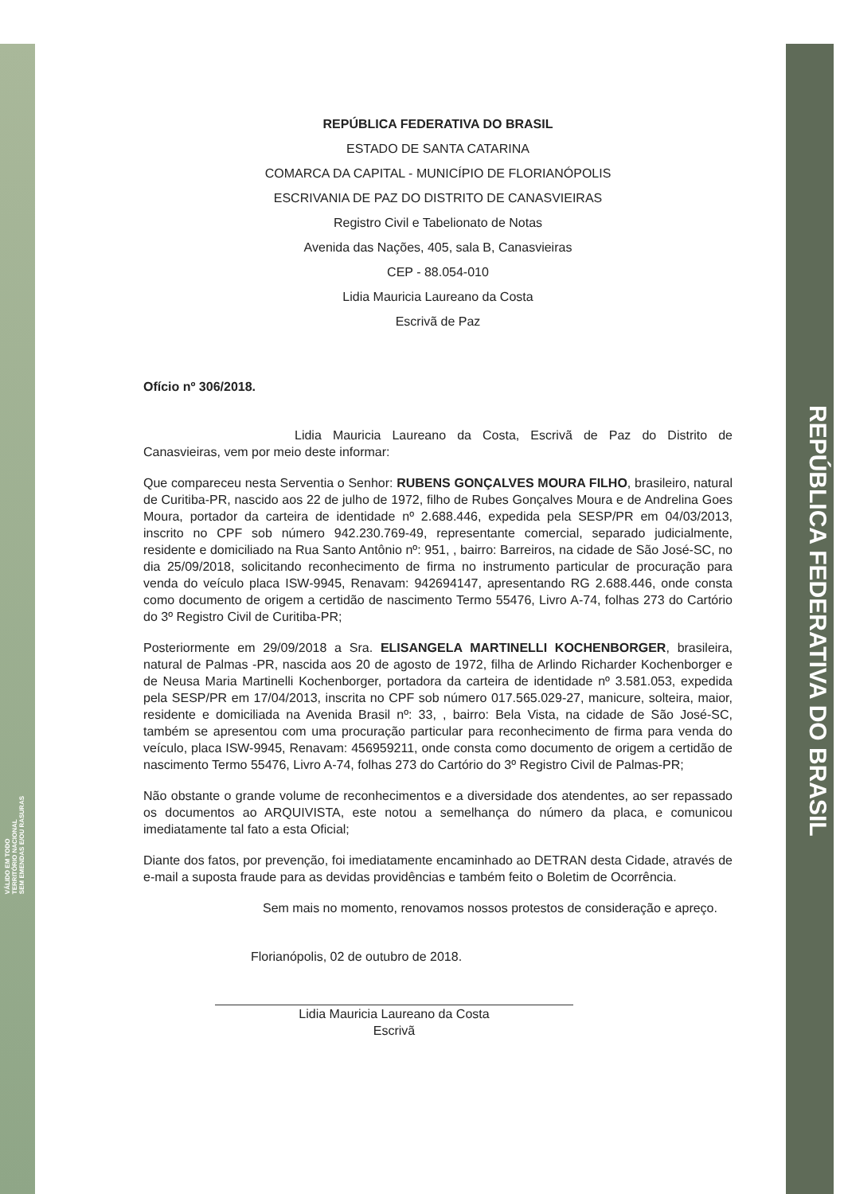REPÚBLICA FEDERATIVA DO BRASIL
VÁLIDO EM TODO
TERRITÓRIO NACIONAL
SEM EMENDAS E/OU RASURAS
REPÚBLICA FEDERATIVA DO BRASIL
ESTADO DE SANTA CATARINA
COMARCA DA CAPITAL - MUNICÍPIO DE FLORIANÓPOLIS
ESCRIVANIA DE PAZ DO DISTRITO DE CANASVIEIRAS
Registro Civil e Tabelionato de Notas
Avenida das Nações, 405, sala B, Canasvieiras
CEP - 88.054-010
Lidia Mauricia Laureano da Costa
Escrivã de Paz
Ofício nº 306/2018.
Lidia Mauricia Laureano da Costa, Escrivã de Paz do Distrito de Canasvieiras, vem por meio deste informar:
Que compareceu nesta Serventia o Senhor: RUBENS GONÇALVES MOURA FILHO, brasileiro, natural de Curitiba-PR, nascido aos 22 de julho de 1972, filho de Rubes Gonçalves Moura e de Andrelina Goes Moura, portador da carteira de identidade nº 2.688.446, expedida pela SESP/PR em 04/03/2013, inscrito no CPF sob número 942.230.769-49, representante comercial, separado judicialmente, residente e domiciliado na Rua Santo Antônio nº: 951, , bairro: Barreiros, na cidade de São José-SC, no dia 25/09/2018, solicitando reconhecimento de firma no instrumento particular de procuração para venda do veículo placa ISW-9945, Renavam: 942694147, apresentando RG 2.688.446, onde consta como documento de origem a certidão de nascimento Termo 55476, Livro A-74, folhas 273 do Cartório do 3º Registro Civil de Curitiba-PR;
Posteriormente em 29/09/2018 a Sra. ELISANGELA MARTINELLI KOCHENBORGER, brasileira, natural de Palmas -PR, nascida aos 20 de agosto de 1972, filha de Arlindo Richarder Kochenborger e de Neusa Maria Martinelli Kochenborger, portadora da carteira de identidade nº 3.581.053, expedida pela SESP/PR em 17/04/2013, inscrita no CPF sob número 017.565.029-27, manicure, solteira, maior, residente e domiciliada na Avenida Brasil nº: 33, , bairro: Bela Vista, na cidade de São José-SC, também se apresentou com uma procuração particular para reconhecimento de firma para venda do veículo, placa ISW-9945, Renavam: 456959211, onde consta como documento de origem a certidão de nascimento Termo 55476, Livro A-74, folhas 273 do Cartório do 3º Registro Civil de Palmas-PR;
Não obstante o grande volume de reconhecimentos e a diversidade dos atendentes, ao ser repassado os documentos ao ARQUIVISTA, este notou a semelhança do número da placa, e comunicou imediatamente tal fato a esta Oficial;
Diante dos fatos, por prevenção, foi imediatamente encaminhado ao DETRAN desta Cidade, através de e-mail a suposta fraude para as devidas providências e também feito o Boletim de Ocorrência.
Sem mais no momento, renovamos nossos protestos de consideração e apreço.
Florianópolis, 02 de outubro de 2018.
Lidia Mauricia Laureano da Costa
Escrivã